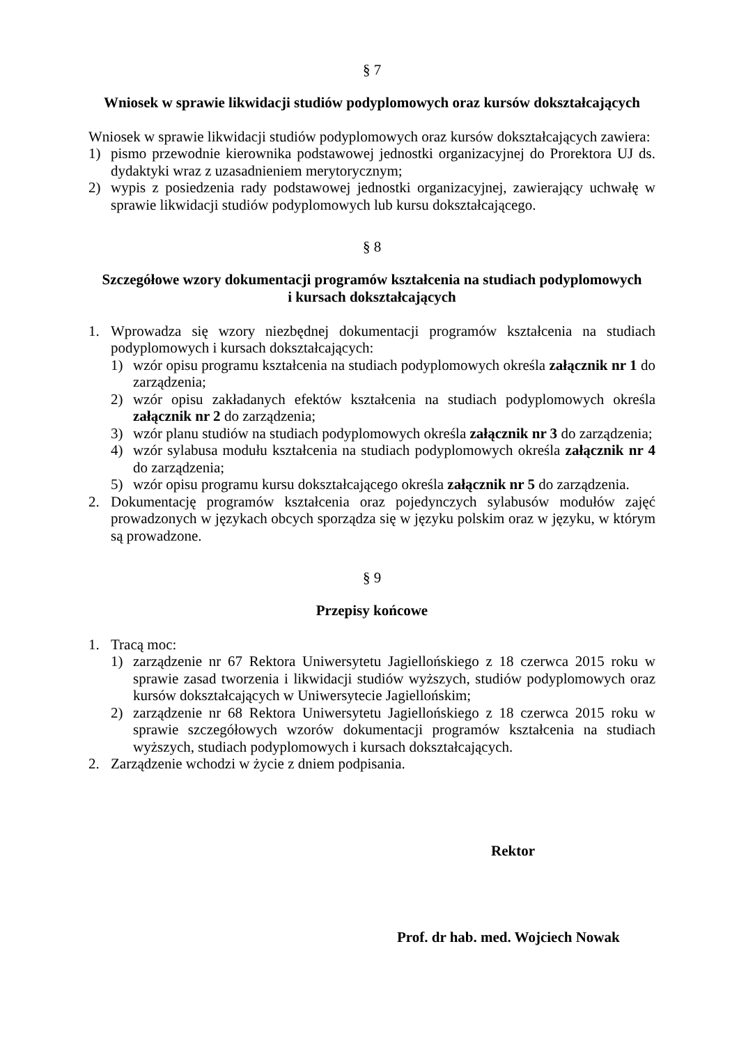§ 7
Wniosek w sprawie likwidacji studiów podyplomowych oraz kursów dokształcających
Wniosek w sprawie likwidacji studiów podyplomowych oraz kursów dokształcających zawiera:
1) pismo przewodnie kierownika podstawowej jednostki organizacyjnej do Prorektora UJ ds. dydaktyki wraz z uzasadnieniem merytorycznym;
2) wypis z posiedzenia rady podstawowej jednostki organizacyjnej, zawierający uchwałę w sprawie likwidacji studiów podyplomowych lub kursu dokształcającego.
§ 8
Szczegółowe wzory dokumentacji programów kształcenia na studiach podyplomowych
i kursach dokształcających
1. Wprowadza się wzory niezbędnej dokumentacji programów kształcenia na studiach podyplomowych i kursach dokształcających:
1) wzór opisu programu kształcenia na studiach podyplomowych określa załącznik nr 1 do zarządzenia;
2) wzór opisu zakładanych efektów kształcenia na studiach podyplomowych określa załącznik nr 2 do zarządzenia;
3) wzór planu studiów na studiach podyplomowych określa załącznik nr 3 do zarządzenia;
4) wzór sylabusa modułu kształcenia na studiach podyplomowych określa załącznik nr 4 do zarządzenia;
5) wzór opisu programu kursu dokształcającego określa załącznik nr 5 do zarządzenia.
2. Dokumentację programów kształcenia oraz pojedynczych sylabusów modułów zajęć prowadzonych w językach obcych sporządza się w języku polskim oraz w języku, w którym są prowadzone.
§ 9
Przepisy końcowe
1. Tracą moc:
1) zarządzenie nr 67 Rektora Uniwersytetu Jagiellońskiego z 18 czerwca 2015 roku w sprawie zasad tworzenia i likwidacji studiów wyższych, studiów podyplomowych oraz kursów dokształcających w Uniwersytecie Jagiellońskim;
2) zarządzenie nr 68 Rektora Uniwersytetu Jagiellońskiego z 18 czerwca 2015 roku w sprawie szczegółowych wzorów dokumentacji programów kształcenia na studiach wyższych, studiach podyplomowych i kursach dokształcających.
2. Zarządzenie wchodzi w życie z dniem podpisania.
Rektor
Prof. dr hab. med. Wojciech Nowak